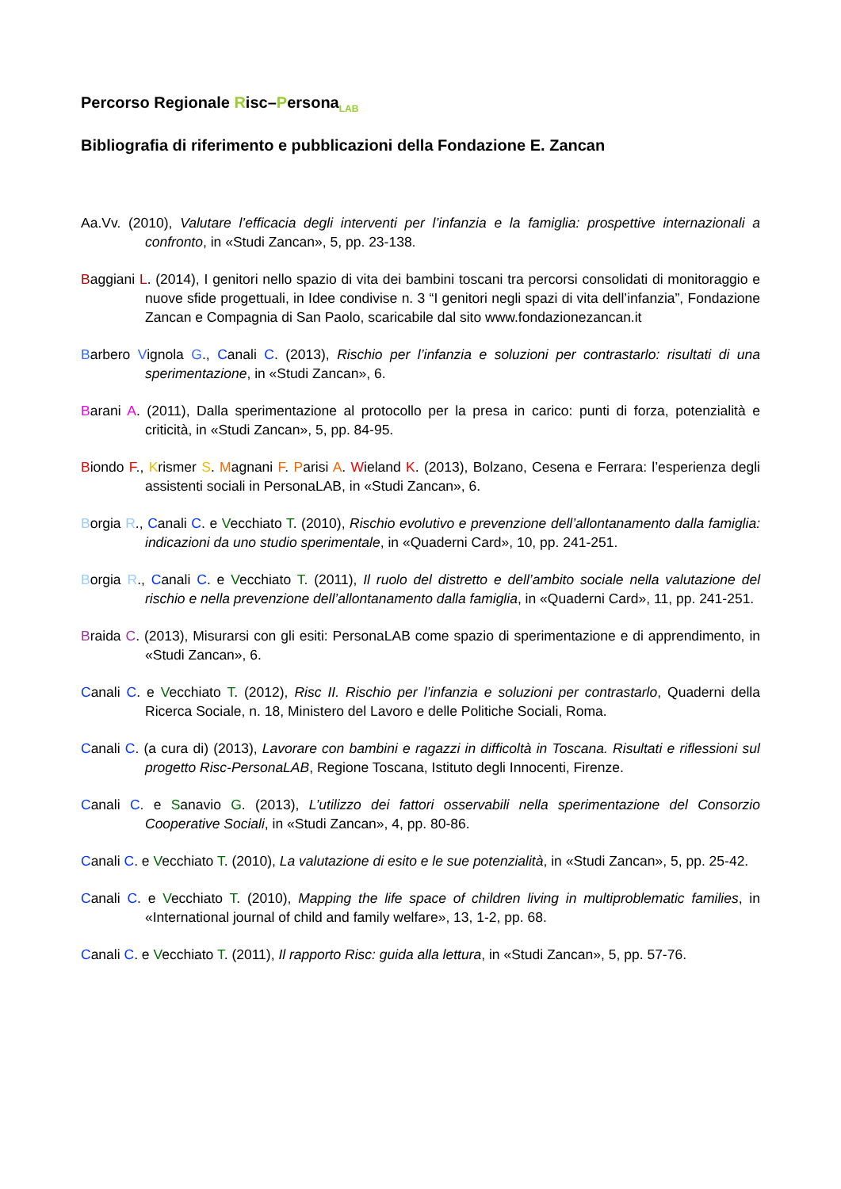Percorso Regionale Risc–Persona<sub>LAB</sub>
Bibliografia di riferimento e pubblicazioni della Fondazione E. Zancan
Aa.Vv. (2010), Valutare l’efficacia degli interventi per l’infanzia e la famiglia: prospettive internazionali a confronto, in «Studi Zancan», 5, pp. 23-138.
Baggiani L. (2014), I genitori nello spazio di vita dei bambini toscani tra percorsi consolidati di monitoraggio e nuove sfide progettuali, in Idee condivise n. 3 “I genitori negli spazi di vita dell’infanzia”, Fondazione Zancan e Compagnia di San Paolo, scaricabile dal sito www.fondazionezancan.it
Barbero Vignola G., Canali C. (2013), Rischio per l’infanzia e soluzioni per contrastarlo: risultati di una sperimentazione, in «Studi Zancan», 6.
Barani A. (2011), Dalla sperimentazione al protocollo per la presa in carico: punti di forza, potenzialità e criticità, in «Studi Zancan», 5, pp. 84-95.
Biondo F., Krismer S. Magnani F. Parisi A. Wieland K. (2013), Bolzano, Cesena e Ferrara: l’esperienza degli assistenti sociali in PersonaLAB, in «Studi Zancan», 6.
Borgia R., Canali C. e Vecchiato T. (2010), Rischio evolutivo e prevenzione dell’allontanamento dalla famiglia: indicazioni da uno studio sperimentale, in «Quaderni Card», 10, pp. 241-251.
Borgia R., Canali C. e Vecchiato T. (2011), Il ruolo del distretto e dell’ambito sociale nella valutazione del rischio e nella prevenzione dell’allontanamento dalla famiglia, in «Quaderni Card», 11, pp. 241-251.
Braida C. (2013), Misurarsi con gli esiti: PersonaLAB come spazio di sperimentazione e di apprendimento, in «Studi Zancan», 6.
Canali C. e Vecchiato T. (2012), Risc II. Rischio per l’infanzia e soluzioni per contrastarlo, Quaderni della Ricerca Sociale, n. 18, Ministero del Lavoro e delle Politiche Sociali, Roma.
Canali C. (a cura di) (2013), Lavorare con bambini e ragazzi in difficoltà in Toscana. Risultati e riflessioni sul progetto Risc-PersonaLAB, Regione Toscana, Istituto degli Innocenti, Firenze.
Canali C. e Sanavio G. (2013), L’utilizzo dei fattori osservabili nella sperimentazione del Consorzio Cooperative Sociali, in «Studi Zancan», 4, pp. 80-86.
Canali C. e Vecchiato T. (2010), La valutazione di esito e le sue potenzialità, in «Studi Zancan», 5, pp. 25-42.
Canali C. e Vecchiato T. (2010), Mapping the life space of children living in multiproblematic families, in «International journal of child and family welfare», 13, 1-2, pp. 68.
Canali C. e Vecchiato T. (2011), Il rapporto Risc: guida alla lettura, in «Studi Zancan», 5, pp. 57-76.